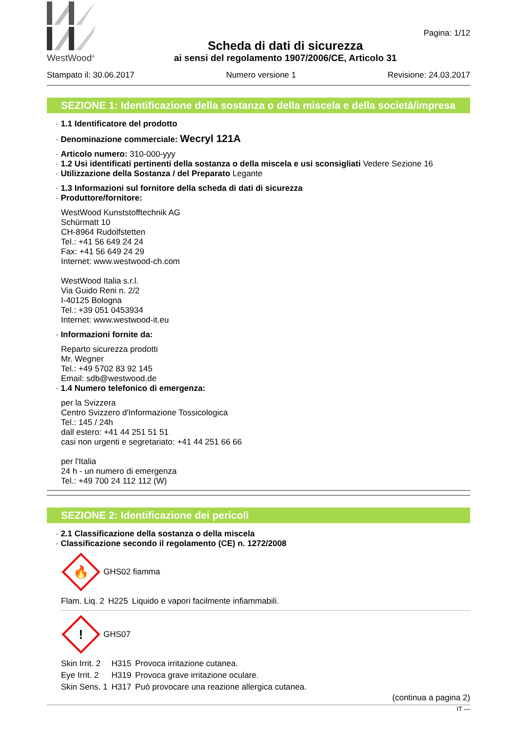WestWood<sup>®</sup>
Scheda di dati di sicurezza
ai sensi del regolamento 1907/2006/CE, Articolo 31
Pagina: 1/12
Stampato il: 30.06.2017 Numero versione 1 Revisione: 24.03.2017
SEZIONE 1: Identificazione della sostanza o della miscela e della società/impresa
· 1.1 Identificatore del prodotto
· Denominazione commerciale: Wecryl 121A
· Articolo numero: 310-000-yyy
· 1.2 Usi identificati pertinenti della sostanza o della miscela e usi sconsigliati Vedere Sezione 16
· Utilizzazione della Sostanza / del Preparato Legante
· 1.3 Informazioni sul fornitore della scheda di dati di sicurezza
· Produttore/fornitore:
WestWood Kunststofftechnik AG
Schürmatt 10
CH-8964 Rudolfstetten
Tel.: +41 56 649 24 24
Fax: +41 56 649 24 29
Internet: www.westwood-ch.com
WestWood Italia s.r.l.
Via Guido Reni n. 2/2
I-40125 Bologna
Tel.: +39 051 0453934
Internet: www.westwood-it.eu
· Informazioni fornite da:
Reparto sicurezza prodotti
Mr. Wegner
Tel.: +49 5702 83 92 145
Email: sdb@westwood.de
· 1.4 Numero telefonico di emergenza:
per la Svizzera
Centro Svizzero d'Informazione Tossicologica
Tel.: 145 / 24h
dall estero: +41 44 251 51 51
casi non urgenti e segretariato: +41 44 251 66 66
per l'Italia
24 h - un numero di emergenza
Tel.: +49 700 24 112 112 (W)
SEZIONE 2: Identificazione dei pericoli
· 2.1 Classificazione della sostanza o della miscela
· Classificazione secondo il regolamento (CE) n. 1272/2008
🔥
GHS02 fiamma
| Flam. Liq. 2 | H225 | Liquido e vapori facilmente infiammabili. |
!
GHS07
| Skin Irrit. 2 | H315 | Provoca irritazione cutanea. |
| Eye Irrit. 2 | H319 | Provoca grave irritazione oculare. |
| Skin Sens. 1 | H317 | Può provocare una reazione allergica cutanea. |
(continua a pagina 2)
IT —